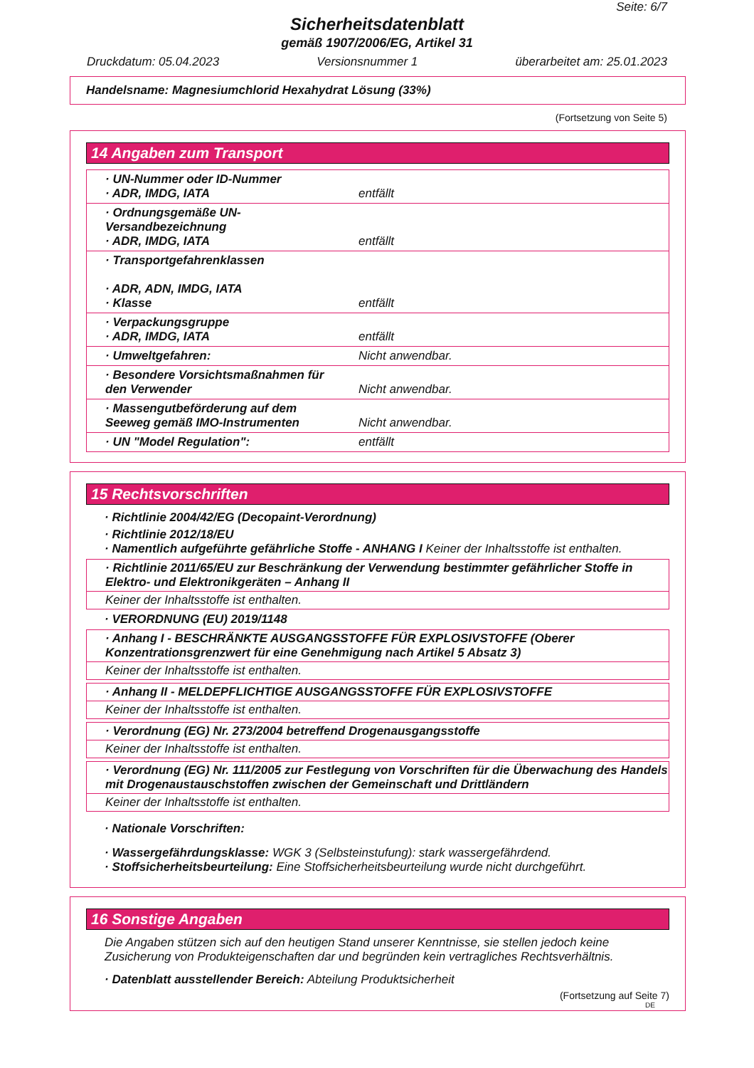Seite: 6/7
Sicherheitsdatenblatt
gemäß 1907/2006/EG, Artikel 31
Druckdatum: 05.04.2023 Versionsnummer 1 überarbeitet am: 25.01.2023
Handelsname: Magnesiumchlorid Hexahydrat Lösung (33%)
(Fortsetzung von Seite 5)
14 Angaben zum Transport
| · UN-Nummer oder ID-Nummer · ADR, IMDG, IATA | entfällt |
| · Ordnungsgemäße UN-Versandbezeichnung · ADR, IMDG, IATA | entfällt |
| · Transportgefahrenklassen · ADR, ADN, IMDG, IATA · Klasse | entfällt |
| · Verpackungsgruppe · ADR, IMDG, IATA | entfällt |
| · Umweltgefahren: | Nicht anwendbar. |
| · Besondere Vorsichtsmaßnahmen für den Verwender | Nicht anwendbar. |
| · Massengutbeförderung auf dem Seeweg gemäß IMO-Instrumenten | Nicht anwendbar. |
| · UN "Model Regulation": | entfällt |
15 Rechtsvorschriften
· Richtlinie 2004/42/EG (Decopaint-Verordnung)
· Richtlinie 2012/18/EU
· Namentlich aufgeführte gefährliche Stoffe - ANHANG I Keiner der Inhaltsstoffe ist enthalten.
· Richtlinie 2011/65/EU zur Beschränkung der Verwendung bestimmter gefährlicher Stoffe in Elektro- und Elektronikgeräten – Anhang II
Keiner der Inhaltsstoffe ist enthalten.
· VERORDNUNG (EU) 2019/1148
· Anhang I - BESCHRÄNKTE AUSGANGSSTOFFE FÜR EXPLOSIVSTOFFE (Oberer Konzentrationsgrenzwert für eine Genehmigung nach Artikel 5 Absatz 3)
Keiner der Inhaltsstoffe ist enthalten.
· Anhang II - MELDEPFLICHTIGE AUSGANGSSTOFFE FÜR EXPLOSIVSTOFFE
Keiner der Inhaltsstoffe ist enthalten.
· Verordnung (EG) Nr. 273/2004 betreffend Drogenausgangsstoffe
Keiner der Inhaltsstoffe ist enthalten.
· Verordnung (EG) Nr. 111/2005 zur Festlegung von Vorschriften für die Überwachung des Handels mit Drogenaustauschstoffen zwischen der Gemeinschaft und Drittländern
Keiner der Inhaltsstoffe ist enthalten.
· Nationale Vorschriften:
· Wassergefährdungsklasse: WGK 3 (Selbsteinstufung): stark wassergefährdend.
· Stoffsicherheitsbeurteilung: Eine Stoffsicherheitsbeurteilung wurde nicht durchgeführt.
16 Sonstige Angaben
Die Angaben stützen sich auf den heutigen Stand unserer Kenntnisse, sie stellen jedoch keine Zusicherung von Produkteigenschaften dar und begründen kein vertragliches Rechtsverhältnis.
· Datenblatt ausstellender Bereich: Abteilung Produktsicherheit
(Fortsetzung auf Seite 7)
DE